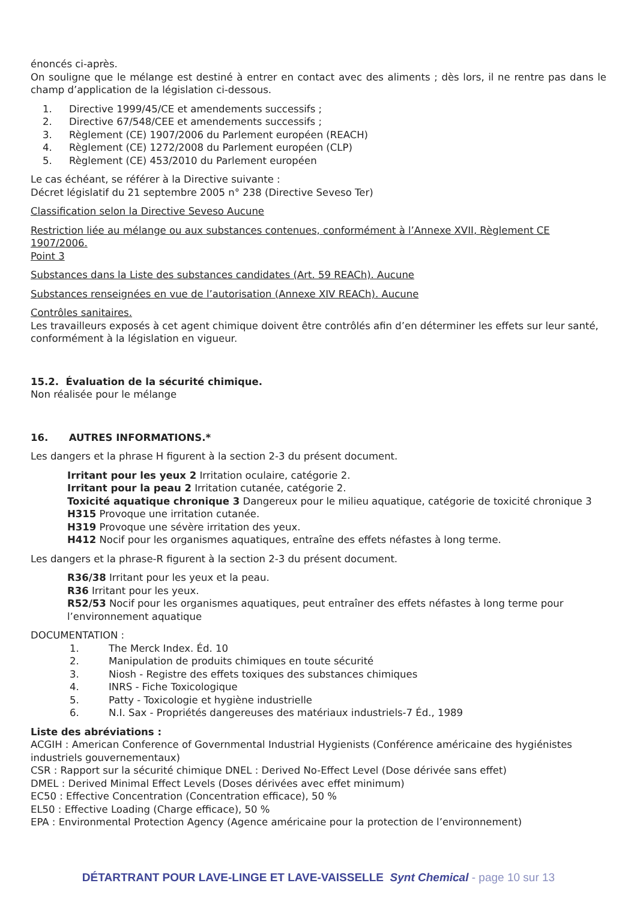énoncés ci-après.
On souligne que le mélange est destiné à entrer en contact avec des aliments ; dès lors, il ne rentre pas dans le champ d’application de la législation ci-dessous.
1. Directive 1999/45/CE et amendements successifs ;
2. Directive 67/548/CEE et amendements successifs ;
3. Règlement (CE) 1907/2006 du Parlement européen (REACH)
4. Règlement (CE) 1272/2008 du Parlement européen (CLP)
5. Règlement (CE) 453/2010 du Parlement européen
Le cas échéant, se référer à la Directive suivante :
Décret législatif du 21 septembre 2005 n° 238 (Directive Seveso Ter)
Classification selon la Directive Seveso Aucune
Restriction liée au mélange ou aux substances contenues, conformément à l’Annexe XVII, Règlement CE 1907/2006.
Point 3
Substances dans la Liste des substances candidates (Art. 59 REACh). Aucune
Substances renseignées en vue de l’autorisation (Annexe XIV REACh). Aucune
Contrôles sanitaires.
Les travailleurs exposés à cet agent chimique doivent être contrôlés afin d’en déterminer les effets sur leur santé, conformément à la législation en vigueur.
15.2. Évaluation de la sécurité chimique.
Non réalisée pour le mélange
16. AUTRES INFORMATIONS.*
Les dangers et la phrase H figurent à la section 2-3 du présent document.
Irritant pour les yeux 2 Irritation oculaire, catégorie 2.
Irritant pour la peau 2 Irritation cutanée, catégorie 2.
Toxicité aquatique chronique 3 Dangereux pour le milieu aquatique, catégorie de toxicité chronique 3
H315 Provoque une irritation cutanée.
H319 Provoque une sévère irritation des yeux.
H412 Nocif pour les organismes aquatiques, entraîne des effets néfastes à long terme.
Les dangers et la phrase-R figurent à la section 2-3 du présent document.
R36/38 Irritant pour les yeux et la peau.
R36 Irritant pour les yeux.
R52/53 Nocif pour les organismes aquatiques, peut entraîner des effets néfastes à long terme pour l’environnement aquatique
DOCUMENTATION :
1. The Merck Index. Éd. 10
2. Manipulation de produits chimiques en toute sécurité
3. Niosh - Registre des effets toxiques des substances chimiques
4. INRS - Fiche Toxicologique
5. Patty - Toxicologie et hygiène industrielle
6. N.I. Sax - Propriétés dangereuses des matériaux industriels-7 Éd., 1989
Liste des abréviations :
ACGIH : American Conference of Governmental Industrial Hygienists (Conférence américaine des hygiénistes industriels gouvernementaux)
CSR : Rapport sur la sécurité chimique DNEL : Derived No-Effect Level (Dose dérivée sans effet)
DMEL : Derived Minimal Effect Levels (Doses dérivées avec effet minimum)
EC50 : Effective Concentration (Concentration efficace), 50 %
EL50 : Effective Loading (Charge efficace), 50 %
EPA : Environmental Protection Agency (Agence américaine pour la protection de l’environnement)
DÉTARTRANT POUR LAVE-LINGE ET LAVE-VAISSELLE Synt Chemical - page 10 sur 13